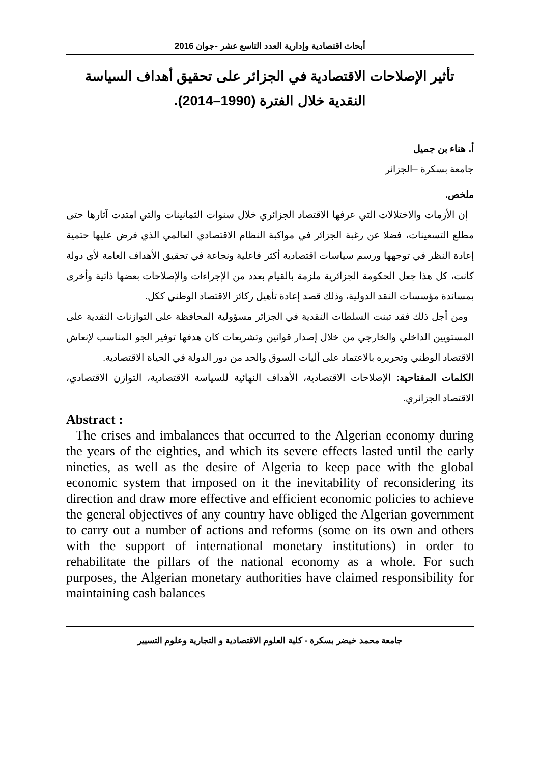أبحاث اقتصادية وإدارية العدد التاسع عشر -جوان 2016
تأثير الإصلاحات الاقتصادية في الجزائر على تحقيق أهداف السياسة النقدية خلال الفترة (1990–2014).
أ. هناء بن جميل
جامعة بسكرة –الجزائر
ملخص.
إن الأزمات والاختلالات التي عرفها الاقتصاد الجزائري خلال سنوات الثمانينات والتي امتدت آثارها حتى مطلع التسعينات، فضلا عن رغبة الجزائر في مواكبة النظام الاقتصادي العالمي الذي فرض عليها حتمية إعادة النظر في توجهها ورسم سياسات اقتصادية أكثر فاعلية ونجاعة في تحقيق الأهداف العامة لأي دولة كانت، كل هذا جعل الحكومة الجزائرية ملزمة بالقيام بعدد من الإجراءات والإصلاحات بعضها ذاتية وأخرى بمساندة مؤسسات النقد الدولية، وذلك قصد إعادة تأهيل ركائز الاقتصاد الوطني ككل.
ومن أجل ذلك فقد تبنت السلطات النقدية في الجزائر مسؤولية المحافظة على التوازنات النقدية على المستويين الداخلي والخارجي من خلال إصدار قوانين وتشريعات كان هدفها توفير الجو المناسب لإنعاش الاقتصاد الوطني وتحريره بالاعتماد على آليات السوق والحد من دور الدولة في الحياة الاقتصادية.
الكلمات المفتاحية: الإصلاحات الاقتصادية، الأهداف النهائية للسياسة الاقتصادية، التوازن الاقتصادي، الاقتصاد الجزائري.
Abstract :
The crises and imbalances that occurred to the Algerian economy during the years of the eighties, and which its severe effects lasted until the early nineties, as well as the desire of Algeria to keep pace with the global economic system that imposed on it the inevitability of reconsidering its direction and draw more effective and efficient economic policies to achieve the general objectives of any country have obliged the Algerian government to carry out a number of actions and reforms (some on its own and others with the support of international monetary institutions) in order to rehabilitate the pillars of the national economy as a whole. For such purposes, the Algerian monetary authorities have claimed responsibility for maintaining cash balances
جامعة محمد خيضر بسكرة - كلية العلوم الاقتصادية و التجارية وعلوم التسيير